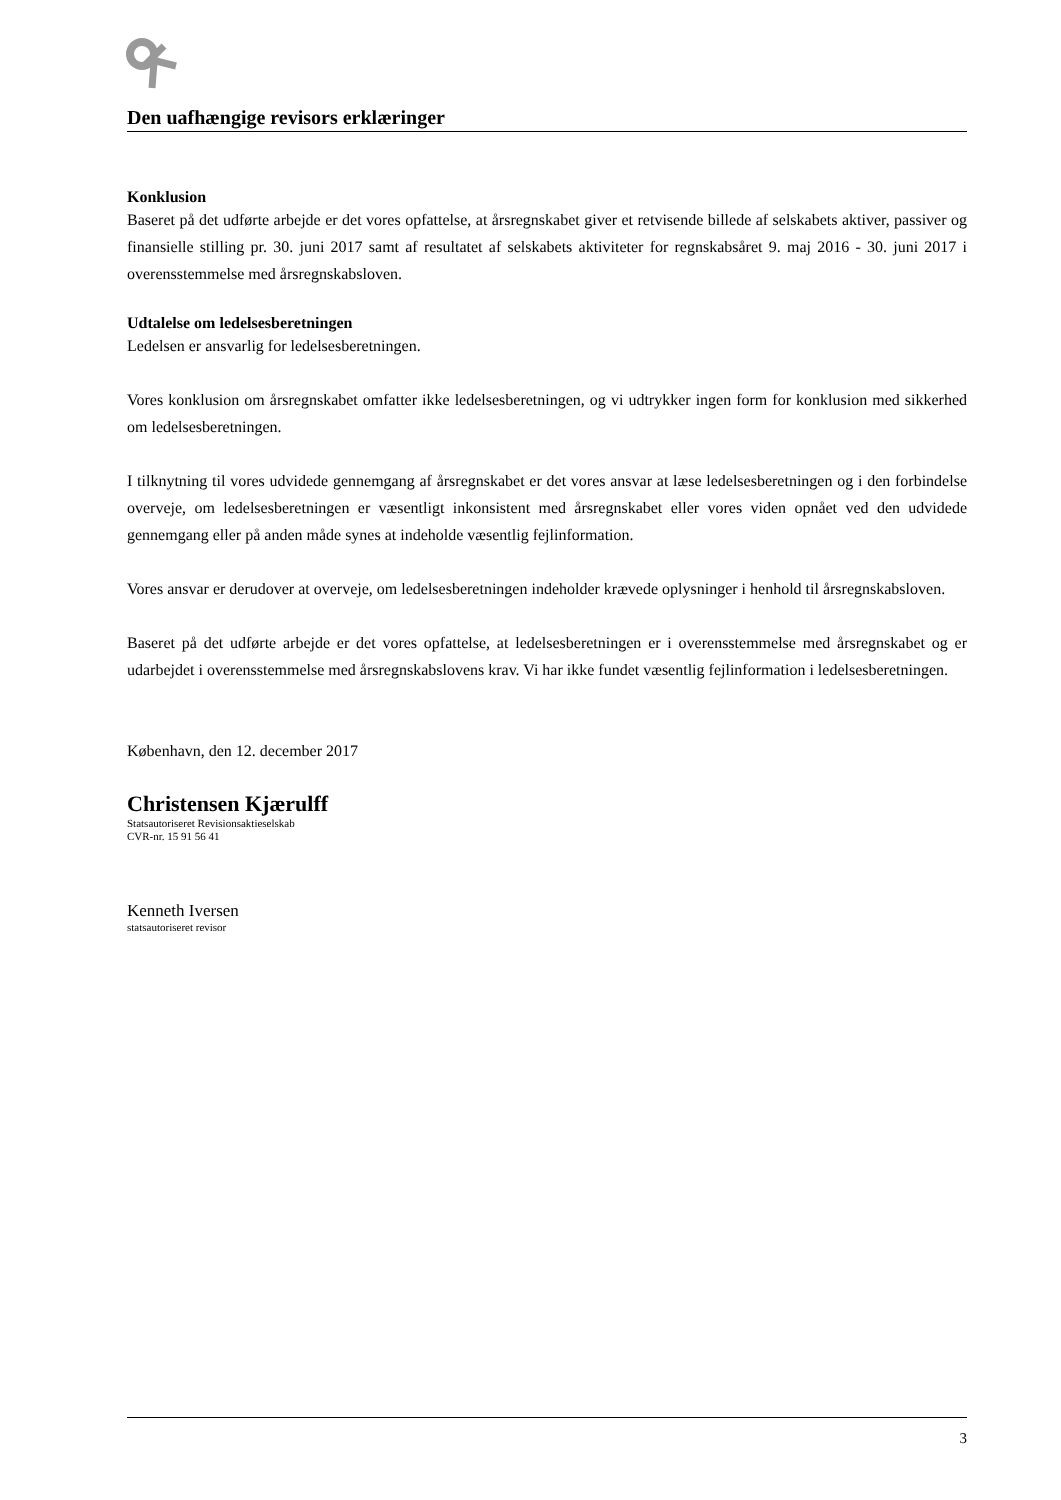Den uafhængige revisors erklæringer
Konklusion
Baseret på det udførte arbejde er det vores opfattelse, at årsregnskabet giver et retvisende billede af selskabets aktiver, passiver og finansielle stilling pr. 30. juni 2017 samt af resultatet af selskabets aktiviteter for regnskabsåret 9. maj 2016 - 30. juni 2017 i overensstemmelse med årsregnskabsloven.
Udtalelse om ledelsesberetningen
Ledelsen er ansvarlig for ledelsesberetningen.
Vores konklusion om årsregnskabet omfatter ikke ledelsesberetningen, og vi udtrykker ingen form for konklusion med sikkerhed om ledelsesberetningen.
I tilknytning til vores udvidede gennemgang af årsregnskabet er det vores ansvar at læse ledelsesberetningen og i den forbindelse overveje, om ledelsesberetningen er væsentligt inkonsistent med årsregnskabet eller vores viden opnået ved den udvidede gennemgang eller på anden måde synes at indeholde væsentlig fejlinformation.
Vores ansvar er derudover at overveje, om ledelsesberetningen indeholder krævede oplysninger i henhold til årsregnskabsloven.
Baseret på det udførte arbejde er det vores opfattelse, at ledelsesberetningen er i overensstemmelse med årsregnskabet og er udarbejdet i overensstemmelse med årsregnskabslovens krav. Vi har ikke fundet væsentlig fejlinformation i ledelsesberetningen.
København, den 12. december 2017
Christensen Kjærulff
Statsautoriseret Revisionsaktieselskab
CVR-nr. 15 91 56 41
Kenneth Iversen
statsautoriseret revisor
3